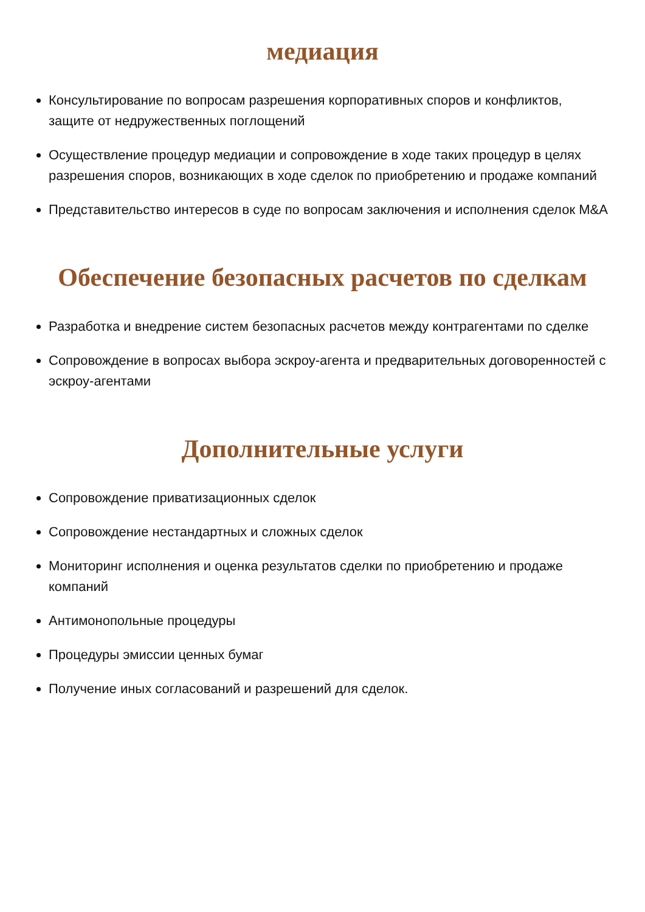медиация
Консультирование по вопросам разрешения корпоративных споров и конфликтов, защите от недружественных поглощений
Осуществление процедур медиации и сопровождение в ходе таких процедур в целях разрешения споров, возникающих в ходе сделок по приобретению и продаже компаний
Представительство интересов в суде по вопросам заключения и исполнения сделок M&A
Обеспечение безопасных расчетов по сделкам
Разработка и внедрение систем безопасных расчетов между контрагентами по сделке
Сопровождение в вопросах выбора эскроу-агента и предварительных договоренностей с эскроу-агентами
Дополнительные услуги
Сопровождение приватизационных сделок
Сопровождение нестандартных и сложных сделок
Мониторинг исполнения и оценка результатов сделки по приобретению и продаже компаний
Антимонопольные процедуры
Процедуры эмиссии ценных бумаг
Получение иных согласований и разрешений для сделок.